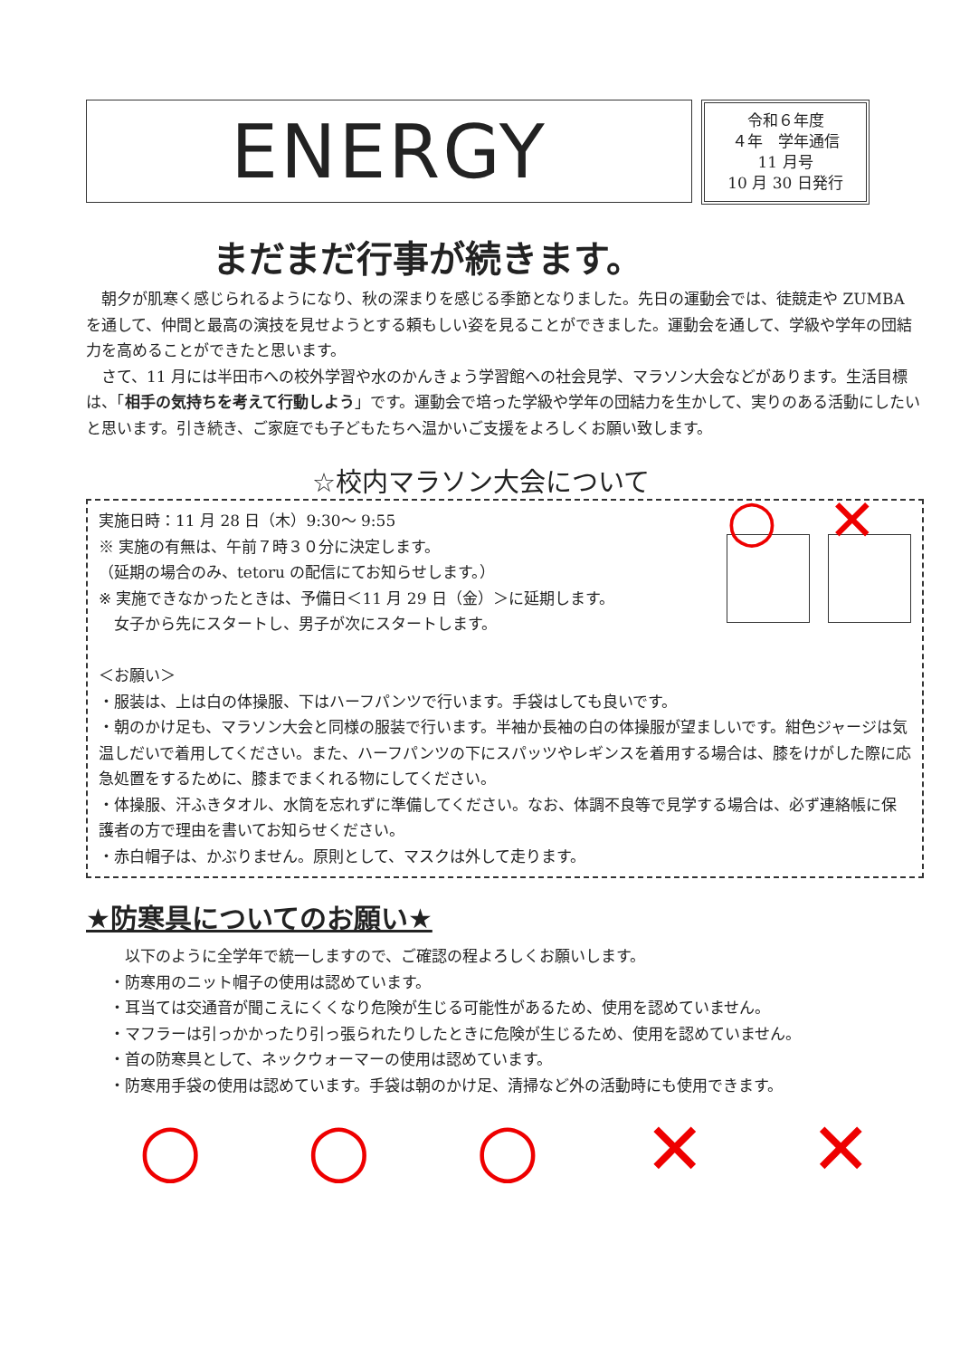ENERGY
令和６年度
４年　学年通信
11 月号
10 月 30 日発行
まだまだ行事が続きます。
朝夕が肌寒く感じられるようになり、秋の深まりを感じる季節となりました。先日の運動会では、徒競走や ZUMBA を通して、仲間と最高の演技を見せようとする頼もしい姿を見ることができました。運動会を通して、学級や学年の団結力を高めることができたと思います。
さて、11 月には半田市への校外学習や水のかんきょう学習館への社会見学、マラソン大会などがあります。生活目標は、「相手の気持ちを考えて行動しよう」です。運動会で培った学級や学年の団結力を生かして、実りのある活動にしたいと思います。引き続き、ご家庭でも子どもたちへ温かいご支援をよろしくお願い致します。
☆校内マラソン大会について
実施日時：11 月 28 日（木）9:30～ 9:55
※ 実施の有無は、午前７時３０分に決定します。
（延期の場合のみ、tetoru の配信にてお知らせします。）
※ 実施できなかったときは、予備日＜11 月 29 日（金）＞に延期します。
　女子から先にスタートし、男子が次にスタートします。
○ ✕
＜お願い＞
・服装は、上は白の体操服、下はハーフパンツで行います。手袋はしても良いです。
・朝のかけ足も、マラソン大会と同様の服装で行います。半袖か長袖の白の体操服が望ましいです。紺色ジャージは気温しだいで着用してください。また、ハーフパンツの下にスパッツやレギンスを着用する場合は、膝をけがした際に応急処置をするために、膝までまくれる物にしてください。
・体操服、汗ふきタオル、水筒を忘れずに準備してください。なお、体調不良等で見学する場合は、必ず連絡帳に保護者の方で理由を書いてお知らせください。
・赤白帽子は、かぶりません。原則として、マスクは外して走ります。
★防寒具についてのお願い★
以下のように全学年で統一しますので、ご確認の程よろしくお願いします。
・防寒用のニット帽子の使用は認めています。
・耳当ては交通音が聞こえにくくなり危険が生じる可能性があるため、使用を認めていません。
・マフラーは引っかかったり引っ張られたりしたときに危険が生じるため、使用を認めていません。
・首の防寒具として、ネックウォーマーの使用は認めています。
・防寒用手袋の使用は認めています。手袋は朝のかけ足、清掃など外の活動時にも使用できます。
○ ○ ○ ✕ ✕